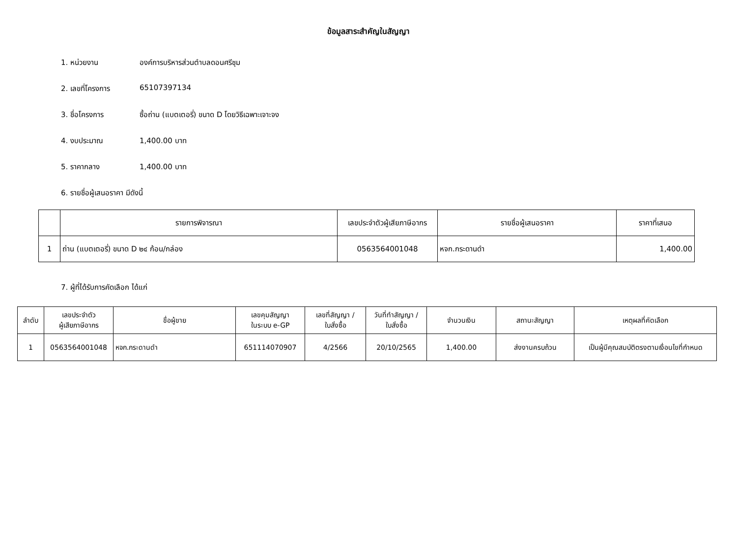ข้อมูลสาระสำคัญในสัญญา
1. หน่วยงาน องค์การบริหารส่วนตำบลดอนศรีชุม
2. เลขที่โครงการ 65107397134
3. ชื่อโครงการ ซื้อถ่าน (แบตเตอรี่) ขนาด D โดยวิธีเฉพาะเจาะจง
4. งบประมาณ 1,400.00 บาท
5. ราคากลาง 1,400.00 บาท
6. รายชื่อผู้เสนอราคา มีดังนี้
| | รายการพิจารณา | เลขประจำตัวผู้เสียภาษีอากร | รายชื่อผู้เสนอราคา | ราคาที่เสนอ |
| --- | --- | --- | --- | --- |
| 1 | ถ่าน (แบตเตอรี่) ขนาด D ๒๔ ก้อน/กล่อง | 0563564001048 | หจก.กระดานดำ | 1,400.00 |
7. ผู้ที่ได้รับการคัดเลือก ได้แก่
| ลำดับ | เลขประจำตัว ผู้เสียภาษีอากร | ชื่อผู้ขาย | เลขคุมสัญญา ในระบบ e-GP | เลขที่สัญญา / ใบสั่งซื้อ | วันที่ทำสัญญา / ใบสั่งซื้อ | จำนวนเงิน | สถานะสัญญา | เหตุผลที่คัดเลือก |
| --- | --- | --- | --- | --- | --- | --- | --- | --- |
| 1 | 0563564001048 | หจก.กระดานดำ | 651114070907 | 4/2566 | 20/10/2565 | 1,400.00 | ส่งงานครบถ้วน | เป็นผู้มีคุณสมบัติตรงตามเงื่อนไขที่กำหนด |